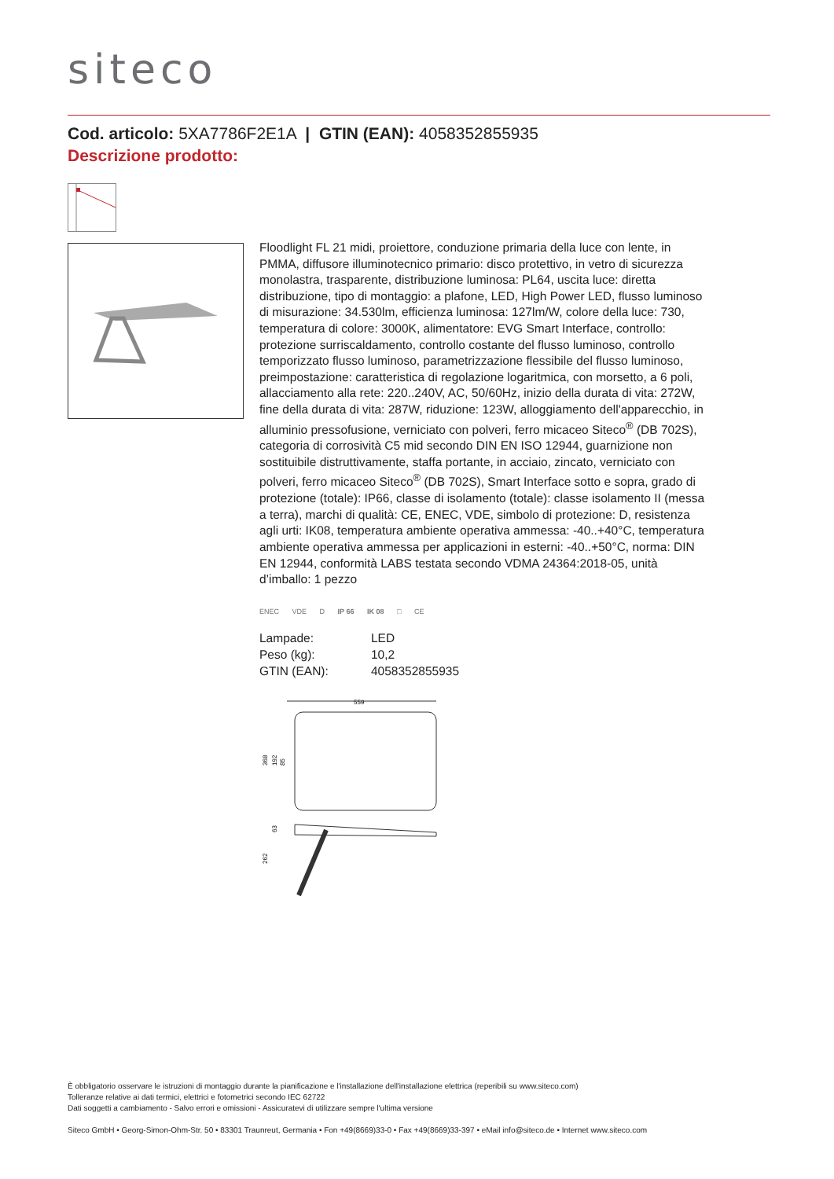siteco
Cod. articolo: 5XA7786F2E1A | GTIN (EAN): 4058352855935
Descrizione prodotto:
Floodlight FL 21 midi, proiettore, conduzione primaria della luce con lente, in PMMA, diffusore illuminotecnico primario: disco protettivo, in vetro di sicurezza monolastra, trasparente, distribuzione luminosa: PL64, uscita luce: diretta distribuzione, tipo di montaggio: a plafone, LED, High Power LED, flusso luminoso di misurazione: 34.530lm, efficienza luminosa: 127lm/W, colore della luce: 730, temperatura di colore: 3000K, alimentatore: EVG Smart Interface, controllo: protezione surriscaldamento, controllo costante del flusso luminoso, controllo temporizzato flusso luminoso, parametrizzazione flessibile del flusso luminoso, preimpostazione: caratteristica di regolazione logaritmica, con morsetto, a 6 poli, allacciamento alla rete: 220..240V, AC, 50/60Hz, inizio della durata di vita: 272W, fine della durata di vita: 287W, riduzione: 123W, alloggiamento dell'apparecchio, in alluminio pressofusione, verniciato con polveri, ferro micaceo Siteco<sup>®</sup> (DB 702S), categoria di corrosività C5 mid secondo DIN EN ISO 12944, guarnizione non sostituibile distruttivamente, staffa portante, in acciaio, zincato, verniciato con polveri, ferro micaceo Siteco<sup>®</sup> (DB 702S), Smart Interface sotto e sopra, grado di protezione (totale): IP66, classe di isolamento (totale): classe isolamento II (messa a terra), marchi di qualità: CE, ENEC, VDE, simbolo di protezione: D, resistenza agli urti: IK08, temperatura ambiente operativa ammessa: -40..+40°C, temperatura ambiente operativa ammessa per applicazioni in esterni: -40..+50°C, norma: DIN EN 12944, conformità LABS testata secondo VDMA 24364:2018-05, unità d’imballo: 1 pezzo
ENEC VDE D IP 66 IK 08 □ CE
| Lampade: | LED |
| Peso (kg): | 10,2 |
| GTIN (EAN): | 4058352855935 |
559
368
192
85
262
63
È obbligatorio osservare le istruzioni di montaggio durante la pianificazione e l'installazione dell'installazione elettrica (reperibili su www.siteco.com)
Tolleranze relative ai dati termici, elettrici e fotometrici secondo IEC 62722
Dati soggetti a cambiamento - Salvo errori e omissioni - Assicuratevi di utilizzare sempre l'ultima versione
Siteco GmbH • Georg-Simon-Ohm-Str. 50 • 83301 Traunreut, Germania • Fon +49(8669)33-0 • Fax +49(8669)33-397 • eMail info@siteco.de • Internet www.siteco.com